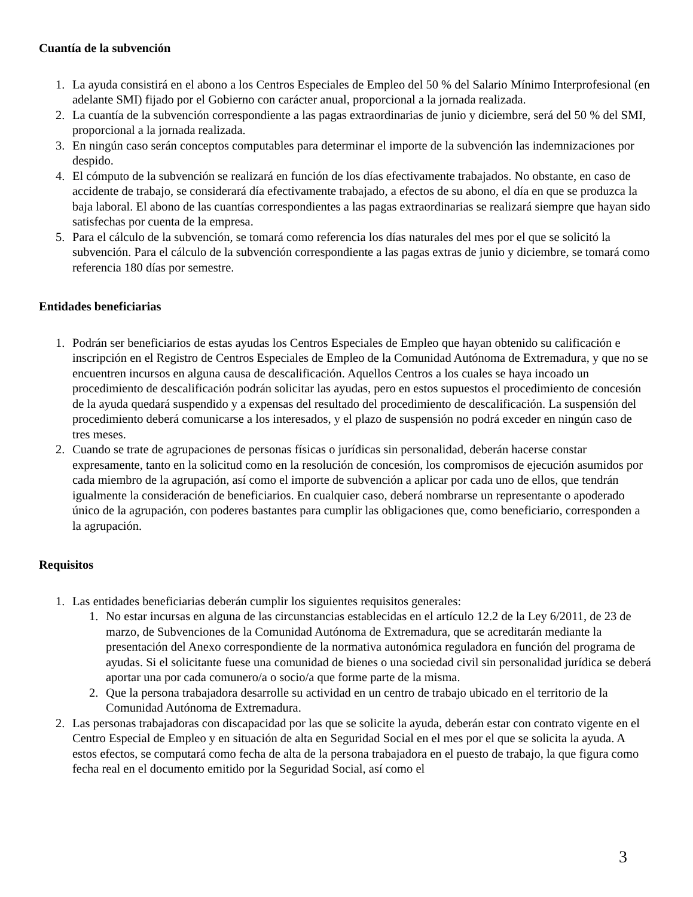Cuantía de la subvención
1. La ayuda consistirá en el abono a los Centros Especiales de Empleo del 50 % del Salario Mínimo Interprofesional (en adelante SMI) fijado por el Gobierno con carácter anual, proporcional a la jornada realizada.
2. La cuantía de la subvención correspondiente a las pagas extraordinarias de junio y diciembre, será del 50 % del SMI, proporcional a la jornada realizada.
3. En ningún caso serán conceptos computables para determinar el importe de la subvención las indemnizaciones por despido.
4. El cómputo de la subvención se realizará en función de los días efectivamente trabajados. No obstante, en caso de accidente de trabajo, se considerará día efectivamente trabajado, a efectos de su abono, el día en que se produzca la baja laboral. El abono de las cuantías correspondientes a las pagas extraordinarias se realizará siempre que hayan sido satisfechas por cuenta de la empresa.
5. Para el cálculo de la subvención, se tomará como referencia los días naturales del mes por el que se solicitó la subvención. Para el cálculo de la subvención correspondiente a las pagas extras de junio y diciembre, se tomará como referencia 180 días por semestre.
Entidades beneficiarias
1. Podrán ser beneficiarios de estas ayudas los Centros Especiales de Empleo que hayan obtenido su calificación e inscripción en el Registro de Centros Especiales de Empleo de la Comunidad Autónoma de Extremadura, y que no se encuentren incursos en alguna causa de descalificación. Aquellos Centros a los cuales se haya incoado un procedimiento de descalificación podrán solicitar las ayudas, pero en estos supuestos el procedimiento de concesión de la ayuda quedará suspendido y a expensas del resultado del procedimiento de descalificación. La suspensión del procedimiento deberá comunicarse a los interesados, y el plazo de suspensión no podrá exceder en ningún caso de tres meses.
2. Cuando se trate de agrupaciones de personas físicas o jurídicas sin personalidad, deberán hacerse constar expresamente, tanto en la solicitud como en la resolución de concesión, los compromisos de ejecución asumidos por cada miembro de la agrupación, así como el importe de subvención a aplicar por cada uno de ellos, que tendrán igualmente la consideración de beneficiarios. En cualquier caso, deberá nombrarse un representante o apoderado único de la agrupación, con poderes bastantes para cumplir las obligaciones que, como beneficiario, corresponden a la agrupación.
Requisitos
1. Las entidades beneficiarias deberán cumplir los siguientes requisitos generales:
1. No estar incursas en alguna de las circunstancias establecidas en el artículo 12.2 de la Ley 6/2011, de 23 de marzo, de Subvenciones de la Comunidad Autónoma de Extremadura, que se acreditarán mediante la presentación del Anexo correspondiente de la normativa autonómica reguladora en función del programa de ayudas. Si el solicitante fuese una comunidad de bienes o una sociedad civil sin personalidad jurídica se deberá aportar una por cada comunero/a o socio/a que forme parte de la misma.
2. Que la persona trabajadora desarrolle su actividad en un centro de trabajo ubicado en el territorio de la Comunidad Autónoma de Extremadura.
2. Las personas trabajadoras con discapacidad por las que se solicite la ayuda, deberán estar con contrato vigente en el Centro Especial de Empleo y en situación de alta en Seguridad Social en el mes por el que se solicita la ayuda. A estos efectos, se computará como fecha de alta de la persona trabajadora en el puesto de trabajo, la que figura como fecha real en el documento emitido por la Seguridad Social, así como el
3